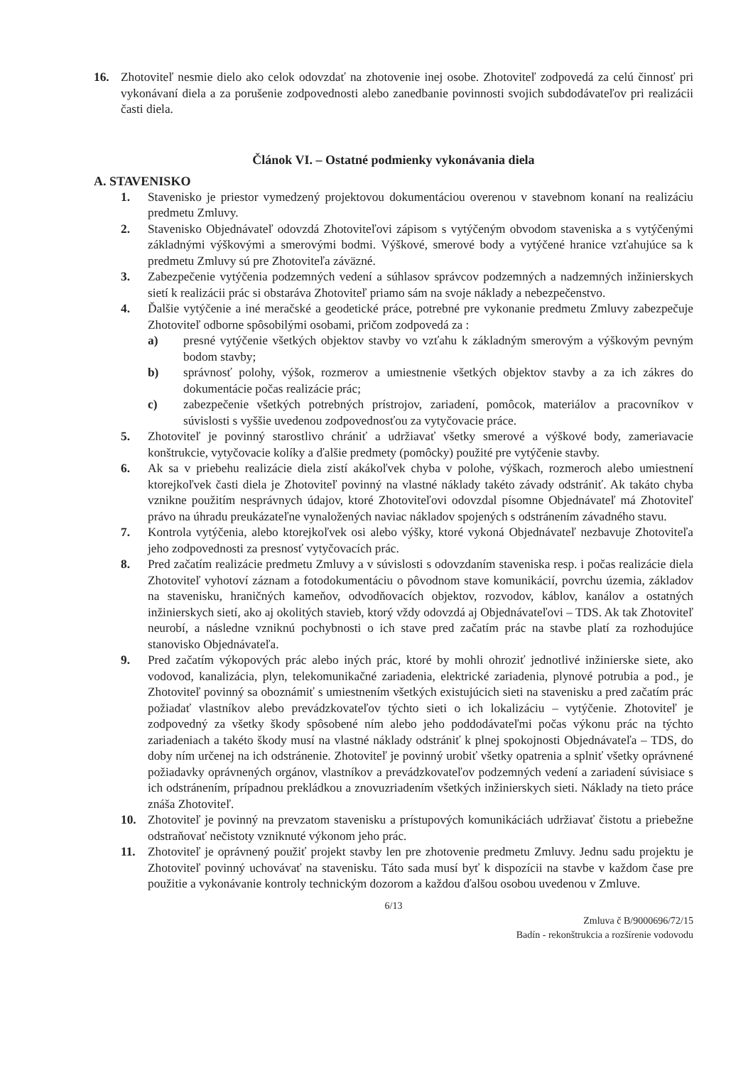16. Zhotoviteľ nesmie dielo ako celok odovzdať na zhotovenie inej osobe. Zhotoviteľ zodpovedá za celú činnosť pri vykonávaní diela a za porušenie zodpovednosti alebo zanedbanie povinnosti svojich subdodávateľov pri realizácii časti diela.
Článok VI. – Ostatné podmienky vykonávania diela
A. STAVENISKO
1. Stavenisko je priestor vymedzený projektovou dokumentáciou overenou v stavebnom konaní na realizáciu predmetu Zmluvy.
2. Stavenisko Objednávateľ odovzdá Zhotoviteľovi zápisom s vytýčeným obvodom staveniska a s vytýčenými základnými výškovými a smerovými bodmi. Výškové, smerové body a vytýčené hranice vzťahujúce sa k predmetu Zmluvy sú pre Zhotoviteľa záväzné.
3. Zabezpečenie vytýčenia podzemných vedení a súhlasov správcov podzemných a nadzemných inžinierskych sietí k realizácii prác si obstaráva Zhotoviteľ priamo sám na svoje náklady a nebezpečenstvo.
4. Ďalšie vytýčenie a iné meračské a geodetické práce, potrebné pre vykonanie predmetu Zmluvy zabezpečuje Zhotoviteľ odborne spôsobilými osobami, pričom zodpovedá za :
a) presné vytýčenie všetkých objektov stavby vo vzťahu k základným smerovým a výškovým pevným bodom stavby;
b) správnosť polohy, výšok, rozmerov a umiestnenie všetkých objektov stavby a za ich zákres do dokumentácie počas realizácie prác;
c) zabezpečenie všetkých potrebných prístrojov, zariadení, pomôcok, materiálov a pracovníkov v súvislosti s vyššie uvedenou zodpovednosťou za vytyčovacie práce.
5. Zhotoviteľ je povinný starostlivo chrániť a udržiavať všetky smerové a výškové body, zameriavacie konštrukcie, vytyčovacie kolíky a ďalšie predmety (pomôcky) použité pre vytýčenie stavby.
6. Ak sa v priebehu realizácie diela zistí akákoľvek chyba v polohe, výškach, rozmeroch alebo umiestnení ktorejkoľvek časti diela je Zhotoviteľ povinný na vlastné náklady takéto závady odstrániť. Ak takáto chyba vznikne použitím nesprávnych údajov, ktoré Zhotoviteľovi odovzdal písomne Objednávateľ má Zhotoviteľ právo na úhradu preukázateľne vynaložených naviac nákladov spojených s odstránením závadného stavu.
7. Kontrola vytýčenia, alebo ktorejkoľvek osi alebo výšky, ktoré vykoná Objednávateľ nezbavuje Zhotoviteľa jeho zodpovednosti za presnosť vytyčovacích prác.
8. Pred začatím realizácie predmetu Zmluvy a v súvislosti s odovzdaním staveniska resp. i počas realizácie diela Zhotoviteľ vyhotoví záznam a fotodokumentáciu o pôvodnom stave komunikácií, povrchu územia, základov na stavenisku, hraničných kameňov, odvodňovacích objektov, rozvodov, káblov, kanálov a ostatných inžinierskych sietí, ako aj okolitých stavieb, ktorý vždy odovzdá aj Objednávateľovi – TDS. Ak tak Zhotoviteľ neurobí, a následne vzniknú pochybnosti o ich stave pred začatím prác na stavbe platí za rozhodujúce stanovisko Objednávateľa.
9. Pred začatím výkopových prác alebo iných prác, ktoré by mohli ohroziť jednotlivé inžinierske siete, ako vodovod, kanalizácia, plyn, telekomunikačné zariadenia, elektrické zariadenia, plynové potrubia a pod., je Zhotoviteľ povinný sa oboznámiť s umiestnením všetkých existujúcich sieti na stavenisku a pred začatím prác požiadať vlastníkov alebo prevádzkovateľov týchto sieti o ich lokalizáciu – vytýčenie. Zhotoviteľ je zodpovedný za všetky škody spôsobené ním alebo jeho poddodávateľmi počas výkonu prác na týchto zariadeniach a takéto škody musí na vlastné náklady odstrániť k plnej spokojnosti Objednávateľa – TDS, do doby ním určenej na ich odstránenie. Zhotoviteľ je povinný urobiť všetky opatrenia a splniť všetky oprávnené požiadavky oprávnených orgánov, vlastníkov a prevádzkovateľov podzemných vedení a zariadení súvisiace s ich odstránením, prípadnou prekládkou a znovuzriadením všetkých inžinierskych sieti. Náklady na tieto práce znáša Zhotoviteľ.
10. Zhotoviteľ je povinný na prevzatom stavenisku a prístupových komunikáciách udržiavať čistotu a priebežne odstraňovať nečistoty vzniknuté výkonom jeho prác.
11. Zhotoviteľ je oprávnený použiť projekt stavby len pre zhotovenie predmetu Zmluvy. Jednu sadu projektu je Zhotoviteľ povinný uchovávať na stavenisku. Táto sada musí byť k dispozícii na stavbe v každom čase pre použitie a vykonávanie kontroly technickým dozorom a každou ďalšou osobou uvedenou v Zmluve.
6/13
Zmluva č B/9000696/72/15
Badín - rekonštrukcia a rozšírenie vodovodu